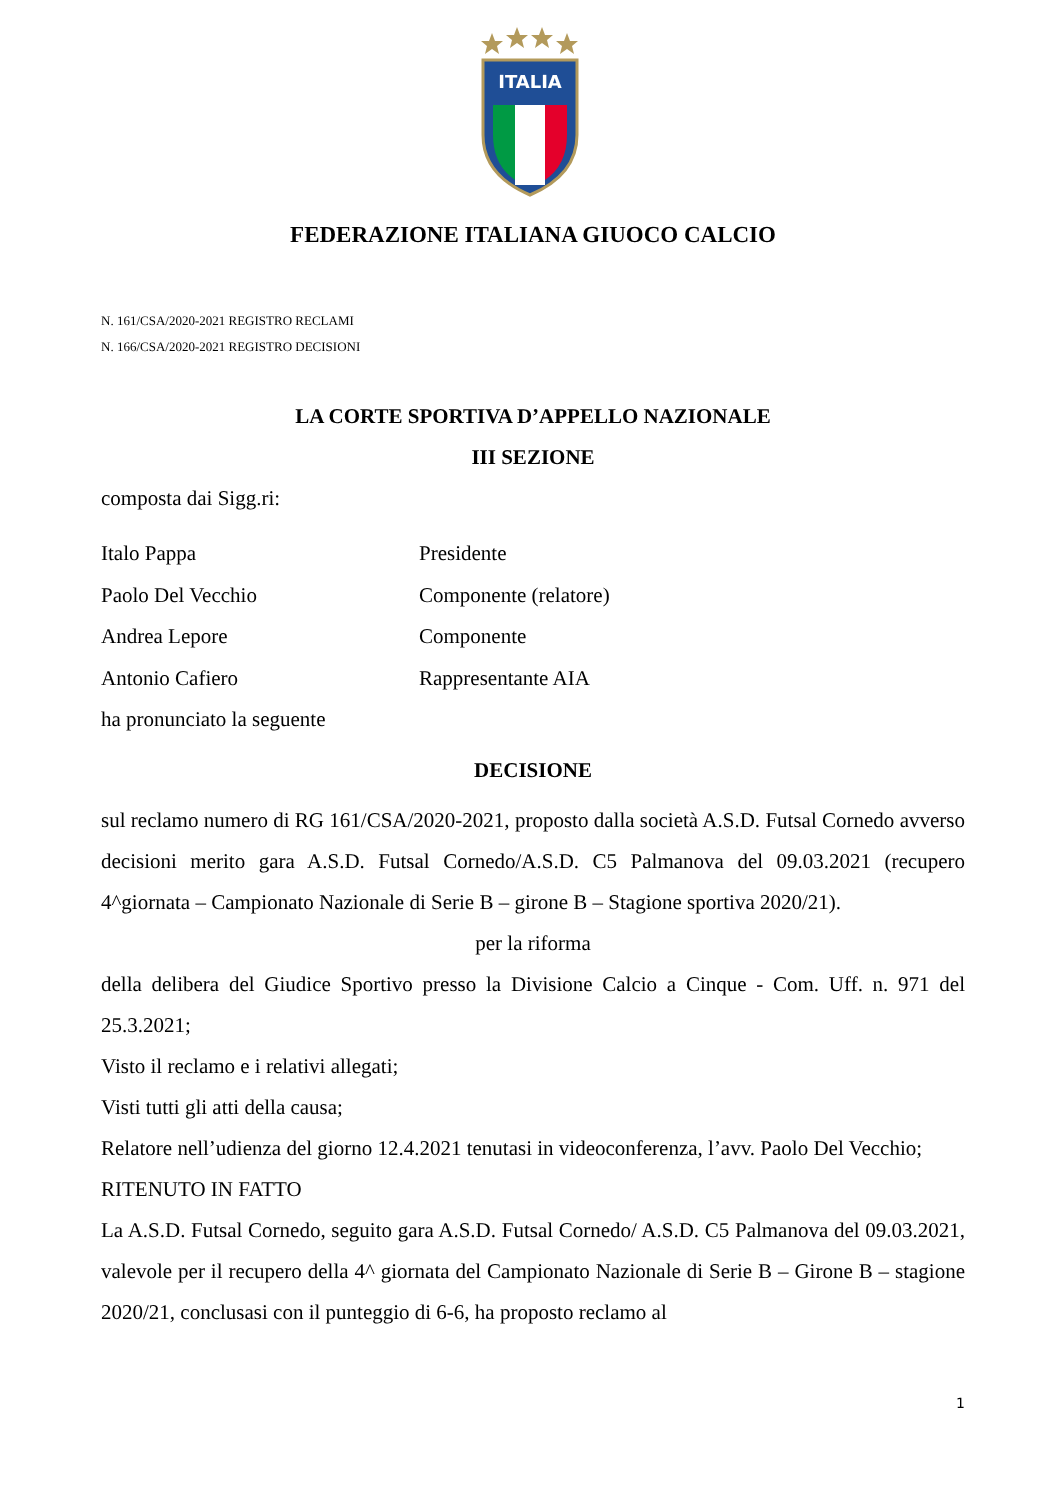ITALIA
FEDERAZIONE ITALIANA GIUOCO CALCIO
N. 161/CSA/2020-2021 REGISTRO RECLAMI
N. 166/CSA/2020-2021 REGISTRO DECISIONI
LA CORTE SPORTIVA D’APPELLO NAZIONALE
III SEZIONE
composta dai Sigg.ri:
Italo Pappa Presidente
Paolo Del Vecchio Componente (relatore)
Andrea Lepore Componente
Antonio Cafiero Rappresentante AIA
ha pronunciato la seguente
DECISIONE
sul reclamo numero di RG 161/CSA/2020-2021, proposto dalla società A.S.D. Futsal Cornedo avverso decisioni merito gara A.S.D. Futsal Cornedo/A.S.D. C5 Palmanova del 09.03.2021 (recupero 4^giornata – Campionato Nazionale di Serie B – girone B – Stagione sportiva 2020/21).
per la riforma
della delibera del Giudice Sportivo presso la Divisione Calcio a Cinque - Com. Uff. n. 971 del 25.3.2021;
Visto il reclamo e i relativi allegati;
Visti tutti gli atti della causa;
Relatore nell’udienza del giorno 12.4.2021 tenutasi in videoconferenza, l’avv. Paolo Del Vecchio;
RITENUTO IN FATTO
La A.S.D. Futsal Cornedo, seguito gara A.S.D. Futsal Cornedo/ A.S.D. C5 Palmanova del 09.03.2021, valevole per il recupero della 4^ giornata del Campionato Nazionale di Serie B – Girone B – stagione 2020/21, conclusasi con il punteggio di 6-6, ha proposto reclamo al
1